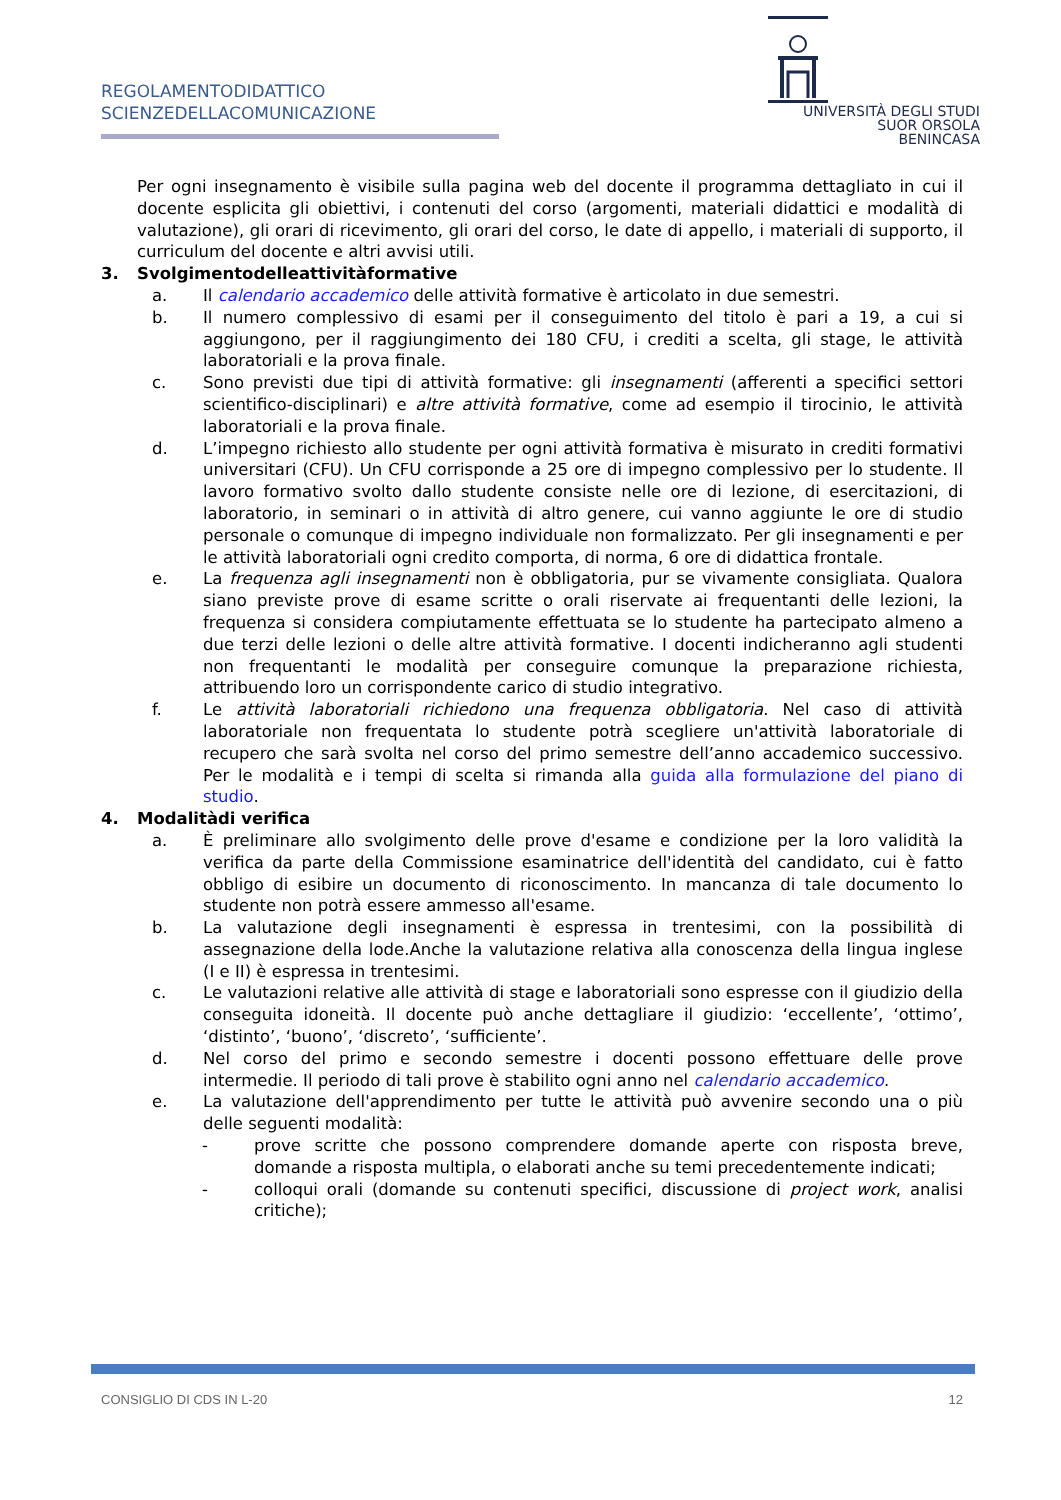REGOLAMENTODIDATTICO
SCIENZEDELLACOMUNICAZIONE
UNIVERSITÀ DEGLI STUDI
SUOR ORSOLA
BENINCASA
Per ogni insegnamento è visibile sulla pagina web del docente il programma dettagliato in cui il docente esplicita gli obiettivi, i contenuti del corso (argomenti, materiali didattici e modalità di valutazione), gli orari di ricevimento, gli orari del corso, le date di appello, i materiali di supporto, il curriculum del docente e altri avvisi utili.
3. Svolgimentodelleattivitàformative
a. Il calendario accademico delle attività formative è articolato in due semestri.
b. Il numero complessivo di esami per il conseguimento del titolo è pari a 19, a cui si aggiungono, per il raggiungimento dei 180 CFU, i crediti a scelta, gli stage, le attività laboratoriali e la prova finale.
c. Sono previsti due tipi di attività formative: gli insegnamenti (afferenti a specifici settori scientifico-disciplinari) e altre attività formative, come ad esempio il tirocinio, le attività laboratoriali e la prova finale.
d. L’impegno richiesto allo studente per ogni attività formativa è misurato in crediti formativi universitari (CFU). Un CFU corrisponde a 25 ore di impegno complessivo per lo studente. Il lavoro formativo svolto dallo studente consiste nelle ore di lezione, di esercitazioni, di laboratorio, in seminari o in attività di altro genere, cui vanno aggiunte le ore di studio personale o comunque di impegno individuale non formalizzato. Per gli insegnamenti e per le attività laboratoriali ogni credito comporta, di norma, 6 ore di didattica frontale.
e. La frequenza agli insegnamenti non è obbligatoria, pur se vivamente consigliata. Qualora siano previste prove di esame scritte o orali riservate ai frequentanti delle lezioni, la frequenza si considera compiutamente effettuata se lo studente ha partecipato almeno a due terzi delle lezioni o delle altre attività formative. I docenti indicheranno agli studenti non frequentanti le modalità per conseguire comunque la preparazione richiesta, attribuendo loro un corrispondente carico di studio integrativo.
f. Le attività laboratoriali richiedono una frequenza obbligatoria. Nel caso di attività laboratoriale non frequentata lo studente potrà scegliere un'attività laboratoriale di recupero che sarà svolta nel corso del primo semestre dell’anno accademico successivo. Per le modalità e i tempi di scelta si rimanda alla guida alla formulazione del piano di studio.
4. Modalitàdi verifica
a. È preliminare allo svolgimento delle prove d'esame e condizione per la loro validità la verifica da parte della Commissione esaminatrice dell'identità del candidato, cui è fatto obbligo di esibire un documento di riconoscimento. In mancanza di tale documento lo studente non potrà essere ammesso all'esame.
b. La valutazione degli insegnamenti è espressa in trentesimi, con la possibilità di assegnazione della lode.Anche la valutazione relativa alla conoscenza della lingua inglese (I e II) è espressa in trentesimi.
c. Le valutazioni relative alle attività di stage e laboratoriali sono espresse con il giudizio della conseguita idoneità. Il docente può anche dettagliare il giudizio: ‘eccellente’, ‘ottimo’, ‘distinto’, ‘buono’, ‘discreto’, ‘sufficiente’.
d. Nel corso del primo e secondo semestre i docenti possono effettuare delle prove intermedie. Il periodo di tali prove è stabilito ogni anno nel calendario accademico.
e. La valutazione dell'apprendimento per tutte le attività può avvenire secondo una o più delle seguenti modalità:
- prove scritte che possono comprendere domande aperte con risposta breve, domande a risposta multipla, o elaborati anche su temi precedentemente indicati;
- colloqui orali (domande su contenuti specifici, discussione di project work, analisi critiche);
CONSIGLIO DI CDS IN L-20 12